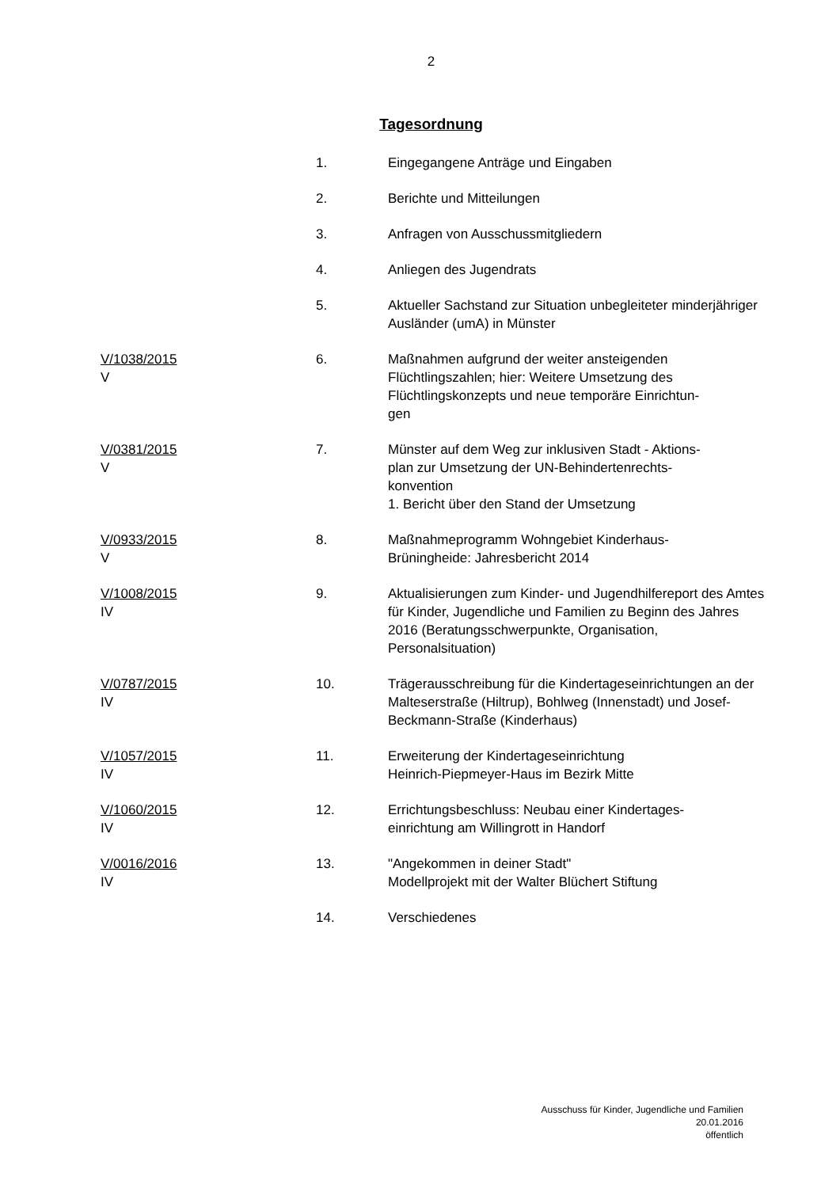2
Tagesordnung
| | 1. | Eingegangene Anträge und Eingaben |
| | 2. | Berichte und Mitteilungen |
| | 3. | Anfragen von Ausschussmitgliedern |
| | 4. | Anliegen des Jugendrats |
| | 5. | Aktueller Sachstand zur Situation unbegleiteter minderjähriger Ausländer (umA) in Münster |
| V/1038/2015 V | 6. | Maßnahmen aufgrund der weiter ansteigenden Flüchtlingszahlen; hier: Weitere Umsetzung des Flüchtlingskonzepts und neue temporäre Einrichtun- gen |
| V/0381/2015 V | 7. | Münster auf dem Weg zur inklusiven Stadt - Aktions- plan zur Umsetzung der UN-Behindertenrechts- konvention 1. Bericht über den Stand der Umsetzung |
| V/0933/2015 V | 8. | Maßnahmeprogramm Wohngebiet Kinderhaus- Brüningheide: Jahresbericht 2014 |
| V/1008/2015 IV | 9. | Aktualisierungen zum Kinder- und Jugendhilfereport des Amtes für Kinder, Jugendliche und Familien zu Beginn des Jahres 2016 (Beratungsschwerpunkte, Organisation, Personalsituation) |
| V/0787/2015 IV | 10. | Trägerausschreibung für die Kindertageseinrichtungen an der Malteserstraße (Hiltrup), Bohlweg (Innenstadt) und Josef-Beckmann-Straße (Kinderhaus) |
| V/1057/2015 IV | 11. | Erweiterung der Kindertageseinrichtung Heinrich-Piepmeyer-Haus im Bezirk Mitte |
| V/1060/2015 IV | 12. | Errichtungsbeschluss: Neubau einer Kindertages- einrichtung am Willingrott in Handorf |
| V/0016/2016 IV | 13. | "Angekommen in deiner Stadt" Modellprojekt mit der Walter Blüchert Stiftung |
| | 14. | Verschiedenes |
Ausschuss für Kinder, Jugendliche und Familien
20.01.2016
öffentlich